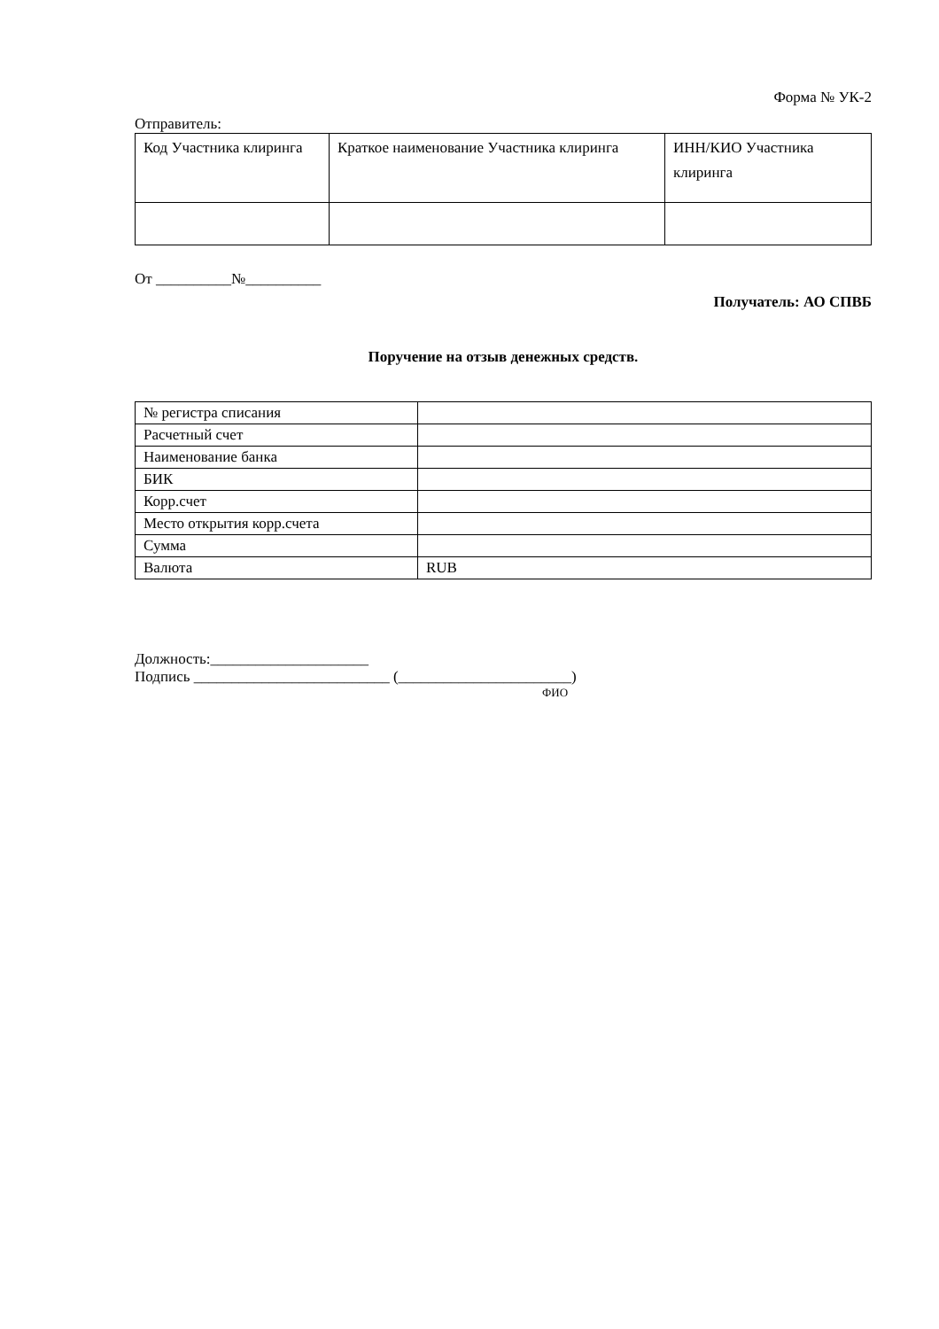Форма № УК-2
Отправитель:
| Код Участника клиринга | Краткое наименование Участника клиринга | ИНН/КИО Участника клиринга |
От __________№__________
Получатель: АО СПВБ
Поручение на отзыв денежных средств.
| № регистра списания | |
| Расчетный счет | |
| Наименование банка | |
| БИК | |
| Корр.счет | |
| Место открытия корр.счета | |
| Сумма | |
| Валюта | RUB |
Должность:_____________________
Подпись __________________________ (_______________________)
ФИО